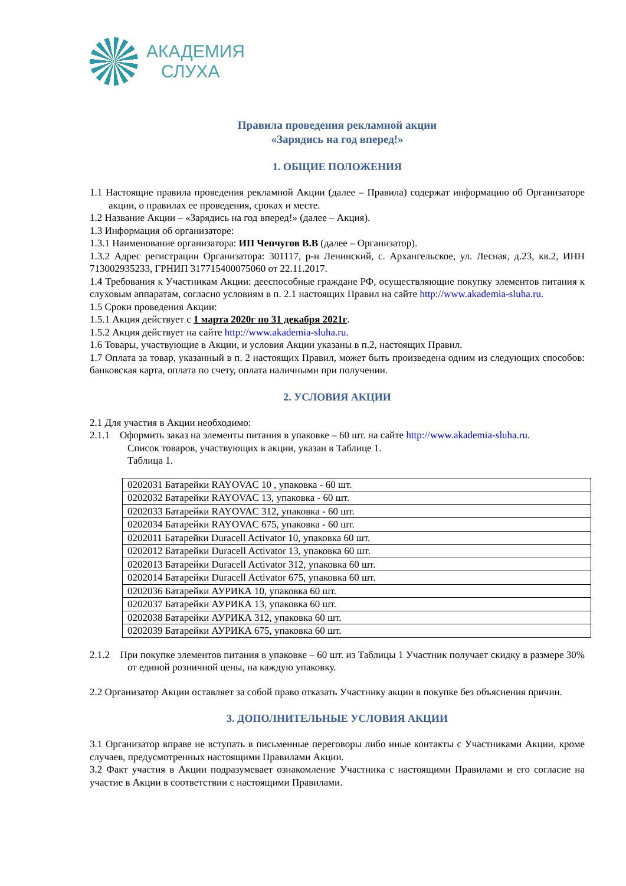АКАДЕМИЯ
СЛУХА
Правила проведения рекламной акции
«Зарядись на год вперед!»
1. ОБЩИЕ ПОЛОЖЕНИЯ
1.1 Настоящие правила проведения рекламной Акции (далее – Правила) содержат информацию об Организаторе акции, о правилах ее проведения, сроках и месте.
1.2 Название Акции – «Зарядись на год вперед!» (далее – Акция).
1.3 Информация об организаторе:
1.3.1 Наименование организатора: ИП Чепчугов В.В (далее – Организатор).
1.3.2 Адрес регистрации Организатора: 301117, р-н Ленинский, с. Архангельское, ул. Лесная, д.23, кв.2, ИНН 713002935233, ГРНИП 317715400075060 от 22.11.2017.
1.4 Требования к Участникам Акции: дееспособные граждане РФ, осуществляющие покупку элементов питания к слуховым аппаратам, согласно условиям в п. 2.1 настоящих Правил на сайте http://www.akademia-sluha.ru.
1.5 Сроки проведения Акции:
1.5.1 Акция действует с 1 марта 2020г по 31 декабря 2021г.
1.5.2 Акция действует на сайте http://www.akademia-sluha.ru.
1.6 Товары, участвующие в Акции, и условия Акции указаны в п.2, настоящих Правил.
1.7 Оплата за товар, указанный в п. 2 настоящих Правил, может быть произведена одним из следующих способов: банковская карта, оплата по счету, оплата наличными при получении.
2. УСЛОВИЯ АКЦИИ
2.1 Для участия в Акции необходимо:
2.1.1 Оформить заказ на элементы питания в упаковке – 60 шт. на сайте http://www.akademia-sluha.ru.
Список товаров, участвующих в акции, указан в Таблице 1.
Таблица 1.
| 0202031 Батарейки RAYOVAC 10 , упаковка - 60 шт. |
| 0202032 Батарейки RAYOVAC 13, упаковка - 60 шт. |
| 0202033 Батарейки RAYOVAC 312, упаковка - 60 шт. |
| 0202034 Батарейки RAYOVAC 675, упаковка - 60 шт. |
| 0202011 Батарейки Duracell Activator 10, упаковка 60 шт. |
| 0202012 Батарейки Duracell Activator 13, упаковка 60 шт. |
| 0202013 Батарейки Duracell Activator 312, упаковка 60 шт. |
| 0202014 Батарейки Duracell Activator 675, упаковка 60 шт. |
| 0202036 Батарейки АУРИКА 10, упаковка 60 шт. |
| 0202037 Батарейки АУРИКА 13, упаковка 60 шт. |
| 0202038 Батарейки АУРИКА 312, упаковка 60 шт. |
| 0202039 Батарейки АУРИКА 675, упаковка 60 шт. |
2.1.2 При покупке элементов питания в упаковке – 60 шт. из Таблицы 1 Участник получает скидку в размере 30% от единой розничной цены, на каждую упаковку.
2.2 Организатор Акции оставляет за собой право отказать Участнику акции в покупке без объяснения причин.
3. ДОПОЛНИТЕЛЬНЫЕ УСЛОВИЯ АКЦИИ
3.1 Организатор вправе не вступать в письменные переговоры либо иные контакты с Участниками Акции, кроме случаев, предусмотренных настоящими Правилами Акции.
3.2 Факт участия в Акции подразумевает ознакомление Участника с настоящими Правилами и его согласие на участие в Акции в соответствии с настоящими Правилами.